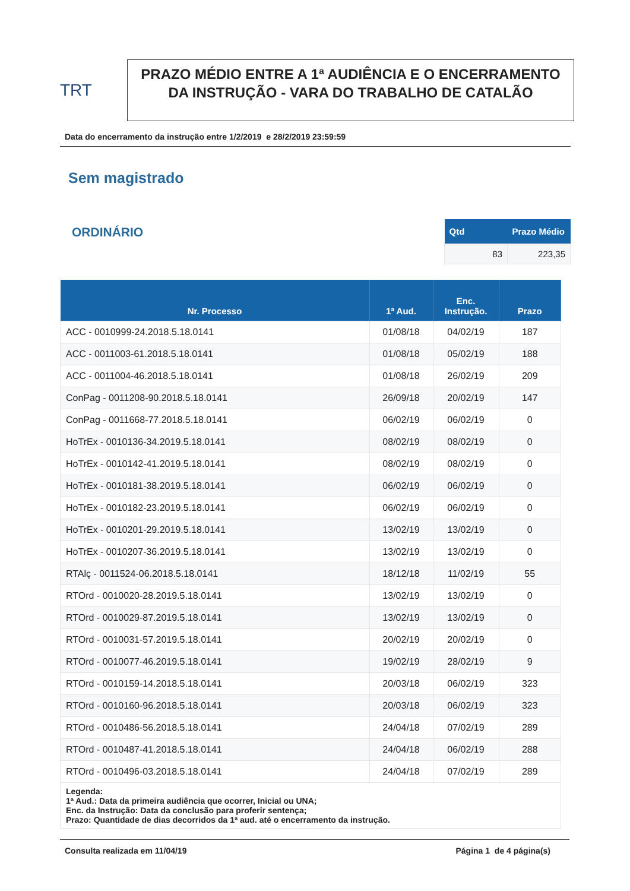TRT
PRAZO MÉDIO ENTRE A 1ª AUDIÊNCIA E O ENCERRAMENTO DA INSTRUÇÃO - VARA DO TRABALHO DE CATALÃO
Data do encerramento da instrução entre 1/2/2019 e 28/2/2019 23:59:59
Sem magistrado
ORDINÁRIO
| Qtd | Prazo Médio |
| --- | --- |
| 83 | 223,35 |
| Nr. Processo | 1ª Aud. | Enc. Instrução. | Prazo |
| --- | --- | --- | --- |
| ACC - 0010999-24.2018.5.18.0141 | 01/08/18 | 04/02/19 | 187 |
| ACC - 0011003-61.2018.5.18.0141 | 01/08/18 | 05/02/19 | 188 |
| ACC - 0011004-46.2018.5.18.0141 | 01/08/18 | 26/02/19 | 209 |
| ConPag - 0011208-90.2018.5.18.0141 | 26/09/18 | 20/02/19 | 147 |
| ConPag - 0011668-77.2018.5.18.0141 | 06/02/19 | 06/02/19 | 0 |
| HoTrEx - 0010136-34.2019.5.18.0141 | 08/02/19 | 08/02/19 | 0 |
| HoTrEx - 0010142-41.2019.5.18.0141 | 08/02/19 | 08/02/19 | 0 |
| HoTrEx - 0010181-38.2019.5.18.0141 | 06/02/19 | 06/02/19 | 0 |
| HoTrEx - 0010182-23.2019.5.18.0141 | 06/02/19 | 06/02/19 | 0 |
| HoTrEx - 0010201-29.2019.5.18.0141 | 13/02/19 | 13/02/19 | 0 |
| HoTrEx - 0010207-36.2019.5.18.0141 | 13/02/19 | 13/02/19 | 0 |
| RTAlç - 0011524-06.2018.5.18.0141 | 18/12/18 | 11/02/19 | 55 |
| RTOrd - 0010020-28.2019.5.18.0141 | 13/02/19 | 13/02/19 | 0 |
| RTOrd - 0010029-87.2019.5.18.0141 | 13/02/19 | 13/02/19 | 0 |
| RTOrd - 0010031-57.2019.5.18.0141 | 20/02/19 | 20/02/19 | 0 |
| RTOrd - 0010077-46.2019.5.18.0141 | 19/02/19 | 28/02/19 | 9 |
| RTOrd - 0010159-14.2018.5.18.0141 | 20/03/18 | 06/02/19 | 323 |
| RTOrd - 0010160-96.2018.5.18.0141 | 20/03/18 | 06/02/19 | 323 |
| RTOrd - 0010486-56.2018.5.18.0141 | 24/04/18 | 07/02/19 | 289 |
| RTOrd - 0010487-41.2018.5.18.0141 | 24/04/18 | 06/02/19 | 288 |
| RTOrd - 0010496-03.2018.5.18.0141 | 24/04/18 | 07/02/19 | 289 |
| Legenda: 1ª Aud.: Data da primeira audiência que ocorrer, Inicial ou UNA; Enc. da Instrução: Data da conclusão para proferir sentença; Prazo: Quantidade de dias decorridos da 1ª aud. até o encerramento da instrução. | | | |
Consulta realizada em 11/04/19 Página 1 de 4 página(s)